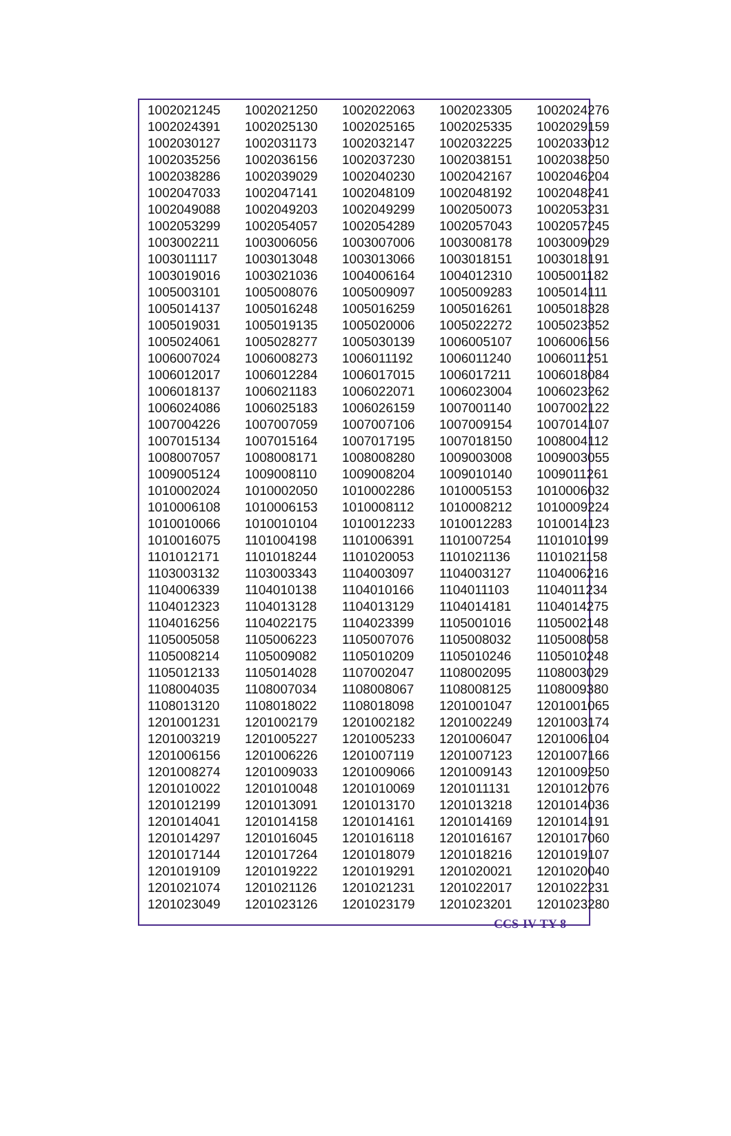| 1002021245 | 1002021250 | 1002022063 | 1002023305 | 1002024276 |
| 1002024391 | 1002025130 | 1002025165 | 1002025335 | 1002029159 |
| 1002030127 | 1002031173 | 1002032147 | 1002032225 | 1002033012 |
| 1002035256 | 1002036156 | 1002037230 | 1002038151 | 1002038250 |
| 1002038286 | 1002039029 | 1002040230 | 1002042167 | 1002046204 |
| 1002047033 | 1002047141 | 1002048109 | 1002048192 | 1002048241 |
| 1002049088 | 1002049203 | 1002049299 | 1002050073 | 1002053231 |
| 1002053299 | 1002054057 | 1002054289 | 1002057043 | 1002057245 |
| 1003002211 | 1003006056 | 1003007006 | 1003008178 | 1003009029 |
| 1003011117 | 1003013048 | 1003013066 | 1003018151 | 1003018191 |
| 1003019016 | 1003021036 | 1004006164 | 1004012310 | 1005001182 |
| 1005003101 | 1005008076 | 1005009097 | 1005009283 | 1005014111 |
| 1005014137 | 1005016248 | 1005016259 | 1005016261 | 1005018328 |
| 1005019031 | 1005019135 | 1005020006 | 1005022272 | 1005023352 |
| 1005024061 | 1005028277 | 1005030139 | 1006005107 | 1006006156 |
| 1006007024 | 1006008273 | 1006011192 | 1006011240 | 1006011251 |
| 1006012017 | 1006012284 | 1006017015 | 1006017211 | 1006018084 |
| 1006018137 | 1006021183 | 1006022071 | 1006023004 | 1006023262 |
| 1006024086 | 1006025183 | 1006026159 | 1007001140 | 1007002122 |
| 1007004226 | 1007007059 | 1007007106 | 1007009154 | 1007014107 |
| 1007015134 | 1007015164 | 1007017195 | 1007018150 | 1008004112 |
| 1008007057 | 1008008171 | 1008008280 | 1009003008 | 1009003055 |
| 1009005124 | 1009008110 | 1009008204 | 1009010140 | 1009011261 |
| 1010002024 | 1010002050 | 1010002286 | 1010005153 | 1010006032 |
| 1010006108 | 1010006153 | 1010008112 | 1010008212 | 1010009224 |
| 1010010066 | 1010010104 | 1010012233 | 1010012283 | 1010014123 |
| 1010016075 | 1101004198 | 1101006391 | 1101007254 | 1101010199 |
| 1101012171 | 1101018244 | 1101020053 | 1101021136 | 1101021158 |
| 1103003132 | 1103003343 | 1104003097 | 1104003127 | 1104006216 |
| 1104006339 | 1104010138 | 1104010166 | 1104011103 | 1104011234 |
| 1104012323 | 1104013128 | 1104013129 | 1104014181 | 1104014275 |
| 1104016256 | 1104022175 | 1104023399 | 1105001016 | 1105002148 |
| 1105005058 | 1105006223 | 1105007076 | 1105008032 | 1105008058 |
| 1105008214 | 1105009082 | 1105010209 | 1105010246 | 1105010248 |
| 1105012133 | 1105014028 | 1107002047 | 1108002095 | 1108003029 |
| 1108004035 | 1108007034 | 1108008067 | 1108008125 | 1108009380 |
| 1108013120 | 1108018022 | 1108018098 | 1201001047 | 1201001065 |
| 1201001231 | 1201002179 | 1201002182 | 1201002249 | 1201003174 |
| 1201003219 | 1201005227 | 1201005233 | 1201006047 | 1201006104 |
| 1201006156 | 1201006226 | 1201007119 | 1201007123 | 1201007166 |
| 1201008274 | 1201009033 | 1201009066 | 1201009143 | 1201009250 |
| 1201010022 | 1201010048 | 1201010069 | 1201011131 | 1201012076 |
| 1201012199 | 1201013091 | 1201013170 | 1201013218 | 1201014036 |
| 1201014041 | 1201014158 | 1201014161 | 1201014169 | 1201014191 |
| 1201014297 | 1201016045 | 1201016118 | 1201016167 | 1201017060 |
| 1201017144 | 1201017264 | 1201018079 | 1201018216 | 1201019107 |
| 1201019109 | 1201019222 | 1201019291 | 1201020021 | 1201020040 |
| 1201021074 | 1201021126 | 1201021231 | 1201022017 | 1201022231 |
| 1201023049 | 1201023126 | 1201023179 | 1201023201 | 1201023280 |
CCS-IV-TY-8